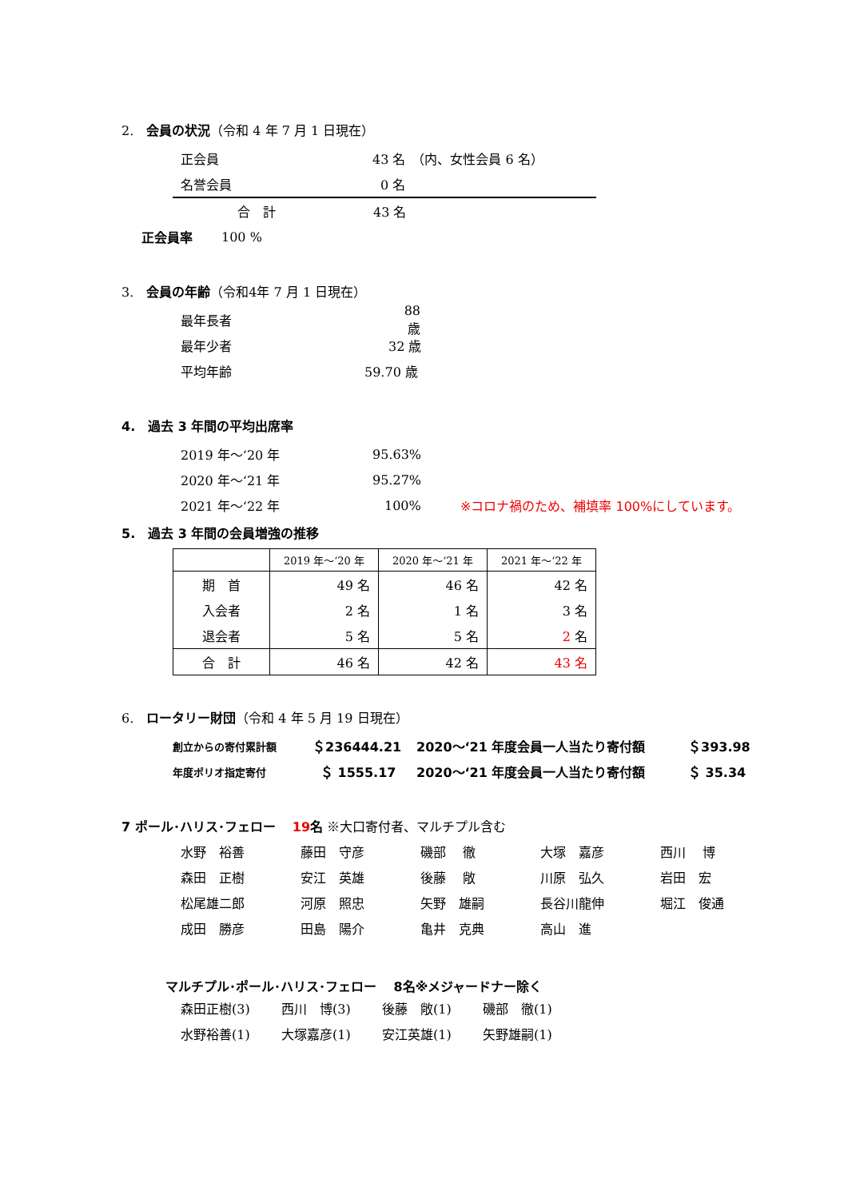2.　会員の状況（令和 4 年 7 月 1 日現在）
正会員 43 名　（内、女性会員 6 名）
名誉会員 0 名
合　計 43 名
正会員率 100 %
3.　会員の年齢（令和4年 7 月 1 日現在）
最年長者 88 歳
最年少者 32 歳
平均年齢 59.70 歳
4.　過去 3 年間の平均出席率
2019 年～‘20 年 95.63%
2020 年～‘21 年 95.27%
2021 年～‘22 年 100% ※コロナ禍のため、補填率 100%にしています。
5.　過去 3 年間の会員増強の推移
| | 2019 年～‘20 年 | 2020 年～‘21 年 | 2021 年～‘22 年 |
| --- | --- | --- | --- |
| 期 首 | 49 名 | 46 名 | 42 名 |
| 入会者 | 2 名 | 1 名 | 3 名 |
| 退会者 | 5 名 | 5 名 | 2 名 |
| 合 計 | 46 名 | 42 名 | 43 名 |
6.　ロータリー財団（令和 4 年 5 月 19 日現在）
創立からの寄付累計額 ＄236444.21 2020～‘21 年度会員一人当たり寄付額 ＄393.98
年度ポリオ指定寄付 ＄ 1555.17 2020～‘21 年度会員一人当たり寄付額 ＄ 35.34
7 ポール･ハリス･フェロー　 19 名 ※大口寄付者、マルチプル含む
水野　裕善
藤田　守彦
磯部　 徹
大塚　嘉彦
西川　 博
森田　正樹
安江　英雄
後藤　 敞
川原　弘久
岩田　宏
松尾雄二郎
河原　照忠
矢野　雄嗣
長谷川龍伸
堀江　俊通
成田　勝彦
田島　陽介
亀井　克典
高山　進
マルチプル･ポール･ハリス･フェロー　 8名※メジャードナー除く
森田正樹(3)
西川　博(3)
後藤　敞(1)
磯部　徹(1)
水野裕善(1)
大塚嘉彦(1)
安江英雄(1)
矢野雄嗣(1)